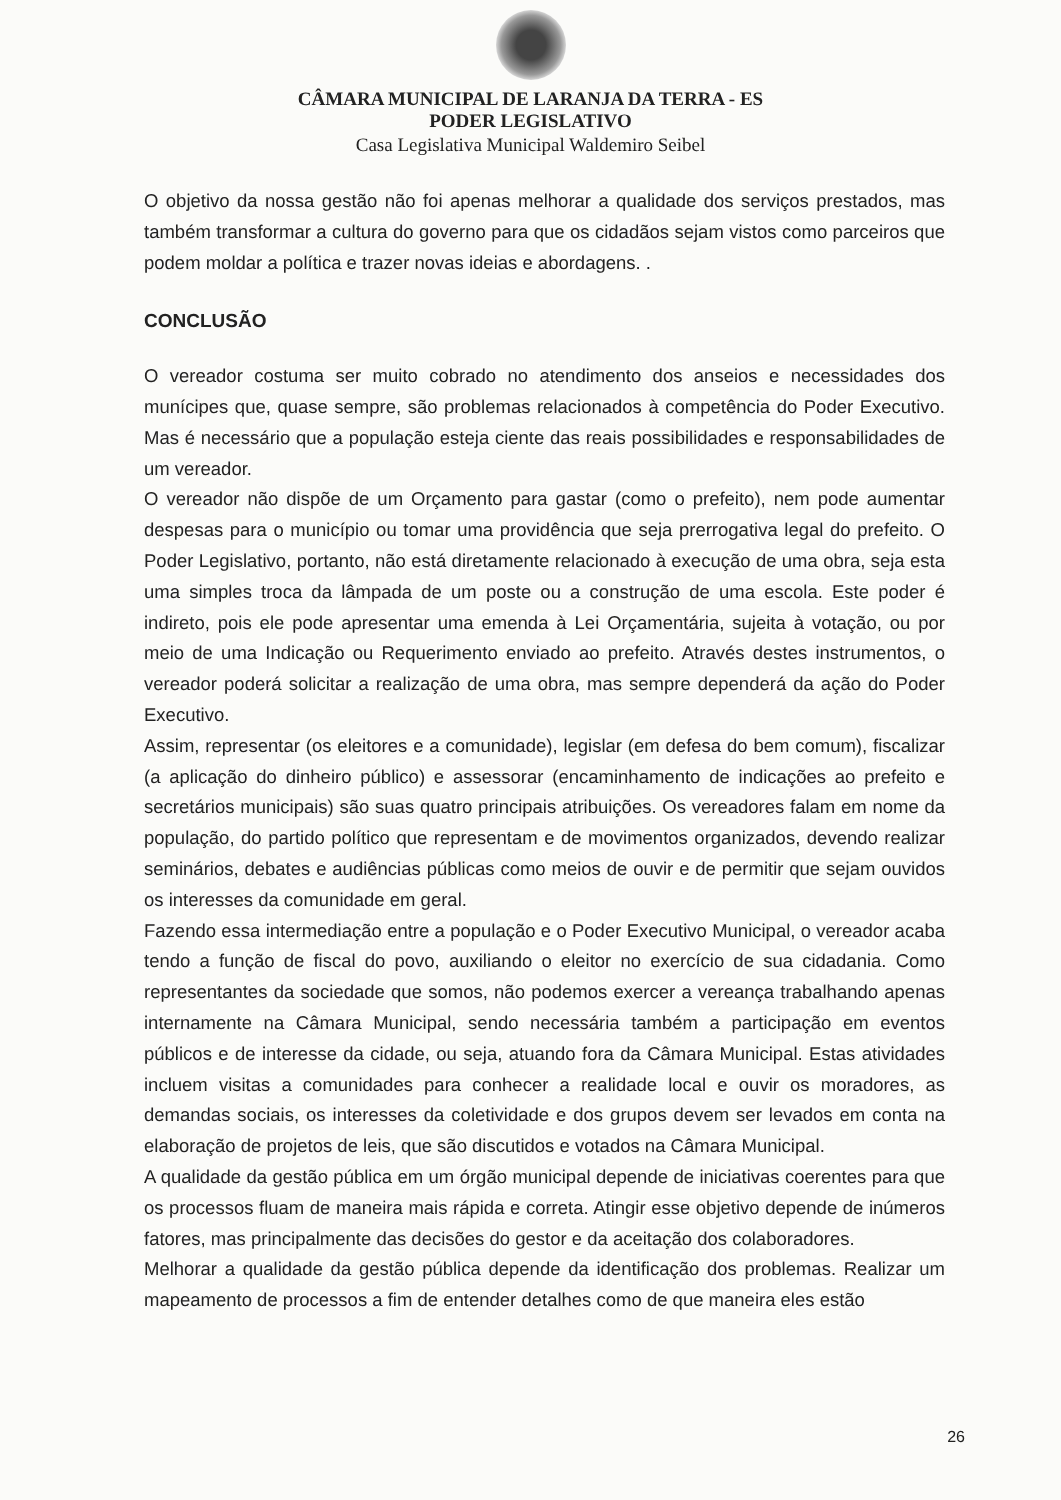CÂMARA MUNICIPAL DE LARANJA DA TERRA - ES
PODER LEGISLATIVO
Casa Legislativa Municipal Waldemiro Seibel
O objetivo da nossa gestão não foi apenas melhorar a qualidade dos serviços prestados, mas também transformar a cultura do governo para que os cidadãos sejam vistos como parceiros que podem moldar a política e trazer novas ideias e abordagens. .
CONCLUSÃO
O vereador costuma ser muito cobrado no atendimento dos anseios e necessidades dos munícipes que, quase sempre, são problemas relacionados à competência do Poder Executivo. Mas é necessário que a população esteja ciente das reais possibilidades e responsabilidades de um vereador.
O vereador não dispõe de um Orçamento para gastar (como o prefeito), nem pode aumentar despesas para o município ou tomar uma providência que seja prerrogativa legal do prefeito. O Poder Legislativo, portanto, não está diretamente relacionado à execução de uma obra, seja esta uma simples troca da lâmpada de um poste ou a construção de uma escola. Este poder é indireto, pois ele pode apresentar uma emenda à Lei Orçamentária, sujeita à votação, ou por meio de uma Indicação ou Requerimento enviado ao prefeito. Através destes instrumentos, o vereador poderá solicitar a realização de uma obra, mas sempre dependerá da ação do Poder Executivo.
Assim, representar (os eleitores e a comunidade), legislar (em defesa do bem comum), fiscalizar (a aplicação do dinheiro público) e assessorar (encaminhamento de indicações ao prefeito e secretários municipais) são suas quatro principais atribuições. Os vereadores falam em nome da população, do partido político que representam e de movimentos organizados, devendo realizar seminários, debates e audiências públicas como meios de ouvir e de permitir que sejam ouvidos os interesses da comunidade em geral.
Fazendo essa intermediação entre a população e o Poder Executivo Municipal, o vereador acaba tendo a função de fiscal do povo, auxiliando o eleitor no exercício de sua cidadania. Como representantes da sociedade que somos, não podemos exercer a vereança trabalhando apenas internamente na Câmara Municipal, sendo necessária também a participação em eventos públicos e de interesse da cidade, ou seja, atuando fora da Câmara Municipal. Estas atividades incluem visitas a comunidades para conhecer a realidade local e ouvir os moradores, as demandas sociais, os interesses da coletividade e dos grupos devem ser levados em conta na elaboração de projetos de leis, que são discutidos e votados na Câmara Municipal.
A qualidade da gestão pública em um órgão municipal depende de iniciativas coerentes para que os processos fluam de maneira mais rápida e correta. Atingir esse objetivo depende de inúmeros fatores, mas principalmente das decisões do gestor e da aceitação dos colaboradores.
Melhorar a qualidade da gestão pública depende da identificação dos problemas. Realizar um mapeamento de processos a fim de entender detalhes como de que maneira eles estão
26